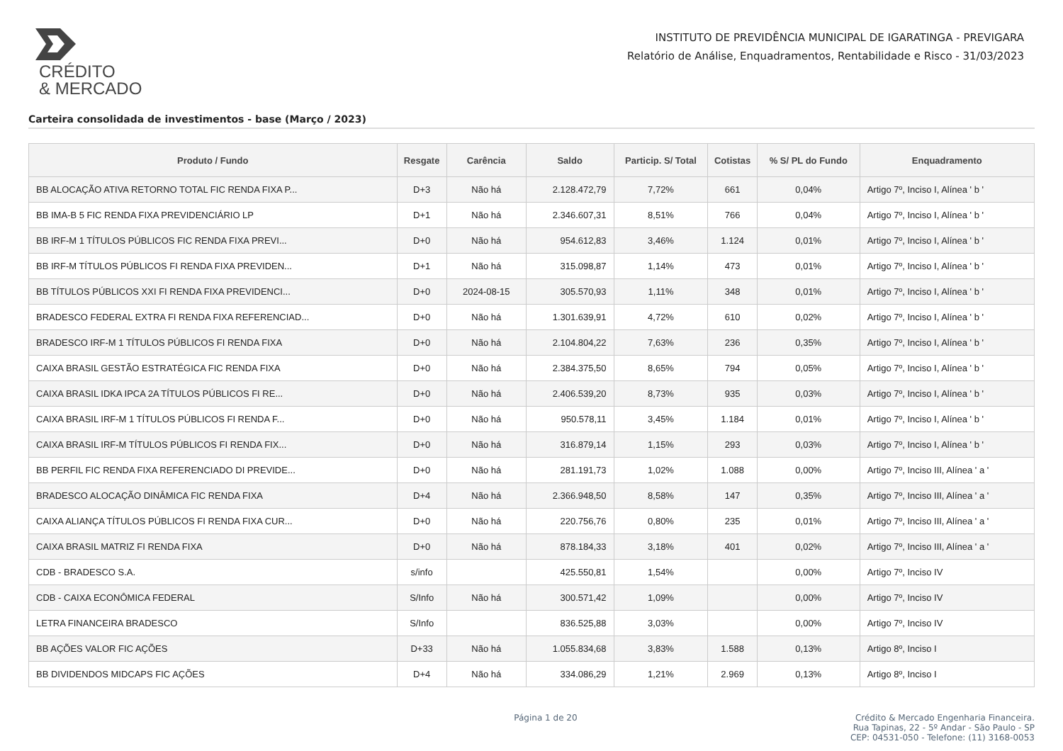CRÉDITO
& MERCADO
INSTITUTO DE PREVIDÊNCIA MUNICIPAL DE IGARATINGA - PREVIGARA
Relatório de Análise, Enquadramentos, Rentabilidade e Risco - 31/03/2023
Carteira consolidada de investimentos - base (Março / 2023)
| Produto / Fundo | Resgate | Carência | Saldo | Particip. S/ Total | Cotistas | % S/ PL do Fundo | Enquadramento |
| --- | --- | --- | --- | --- | --- | --- | --- |
| BB ALOCAÇÃO ATIVA RETORNO TOTAL FIC RENDA FIXA P... | D+3 | Não há | 2.128.472,79 | 7,72% | 661 | 0,04% | Artigo 7º, Inciso I, Alínea ' b ' |
| BB IMA-B 5 FIC RENDA FIXA PREVIDENCIÁRIO LP | D+1 | Não há | 2.346.607,31 | 8,51% | 766 | 0,04% | Artigo 7º, Inciso I, Alínea ' b ' |
| BB IRF-M 1 TÍTULOS PÚBLICOS FIC RENDA FIXA PREVI... | D+0 | Não há | 954.612,83 | 3,46% | 1.124 | 0,01% | Artigo 7º, Inciso I, Alínea ' b ' |
| BB IRF-M TÍTULOS PÚBLICOS FI RENDA FIXA PREVIDEN... | D+1 | Não há | 315.098,87 | 1,14% | 473 | 0,01% | Artigo 7º, Inciso I, Alínea ' b ' |
| BB TÍTULOS PÚBLICOS XXI FI RENDA FIXA PREVIDENCI... | D+0 | 2024-08-15 | 305.570,93 | 1,11% | 348 | 0,01% | Artigo 7º, Inciso I, Alínea ' b ' |
| BRADESCO FEDERAL EXTRA FI RENDA FIXA REFERENCIAD... | D+0 | Não há | 1.301.639,91 | 4,72% | 610 | 0,02% | Artigo 7º, Inciso I, Alínea ' b ' |
| BRADESCO IRF-M 1 TÍTULOS PÚBLICOS FI RENDA FIXA | D+0 | Não há | 2.104.804,22 | 7,63% | 236 | 0,35% | Artigo 7º, Inciso I, Alínea ' b ' |
| CAIXA BRASIL GESTÃO ESTRATÉGICA FIC RENDA FIXA | D+0 | Não há | 2.384.375,50 | 8,65% | 794 | 0,05% | Artigo 7º, Inciso I, Alínea ' b ' |
| CAIXA BRASIL IDKA IPCA 2A TÍTULOS PÚBLICOS FI RE... | D+0 | Não há | 2.406.539,20 | 8,73% | 935 | 0,03% | Artigo 7º, Inciso I, Alínea ' b ' |
| CAIXA BRASIL IRF-M 1 TÍTULOS PÚBLICOS FI RENDA F... | D+0 | Não há | 950.578,11 | 3,45% | 1.184 | 0,01% | Artigo 7º, Inciso I, Alínea ' b ' |
| CAIXA BRASIL IRF-M TÍTULOS PÚBLICOS FI RENDA FIX... | D+0 | Não há | 316.879,14 | 1,15% | 293 | 0,03% | Artigo 7º, Inciso I, Alínea ' b ' |
| BB PERFIL FIC RENDA FIXA REFERENCIADO DI PREVIDE... | D+0 | Não há | 281.191,73 | 1,02% | 1.088 | 0,00% | Artigo 7º, Inciso III, Alínea ' a ' |
| BRADESCO ALOCAÇÃO DINÂMICA FIC RENDA FIXA | D+4 | Não há | 2.366.948,50 | 8,58% | 147 | 0,35% | Artigo 7º, Inciso III, Alínea ' a ' |
| CAIXA ALIANÇA TÍTULOS PÚBLICOS FI RENDA FIXA CUR... | D+0 | Não há | 220.756,76 | 0,80% | 235 | 0,01% | Artigo 7º, Inciso III, Alínea ' a ' |
| CAIXA BRASIL MATRIZ FI RENDA FIXA | D+0 | Não há | 878.184,33 | 3,18% | 401 | 0,02% | Artigo 7º, Inciso III, Alínea ' a ' |
| CDB - BRADESCO S.A. | s/info | | 425.550,81 | 1,54% | | 0,00% | Artigo 7º, Inciso IV |
| CDB - CAIXA ECONÔMICA FEDERAL | S/Info | Não há | 300.571,42 | 1,09% | | 0,00% | Artigo 7º, Inciso IV |
| LETRA FINANCEIRA BRADESCO | S/Info | | 836.525,88 | 3,03% | | 0,00% | Artigo 7º, Inciso IV |
| BB AÇÕES VALOR FIC AÇÕES | D+33 | Não há | 1.055.834,68 | 3,83% | 1.588 | 0,13% | Artigo 8º, Inciso I |
| BB DIVIDENDOS MIDCAPS FIC AÇÕES | D+4 | Não há | 334.086,29 | 1,21% | 2.969 | 0,13% | Artigo 8º, Inciso I |
Página 1 de 20 Crédito & Mercado Engenharia Financeira.
Rua Tapinas, 22 - 5º Andar - São Paulo - SP
CEP: 04531-050 - Telefone: (11) 3168-0053